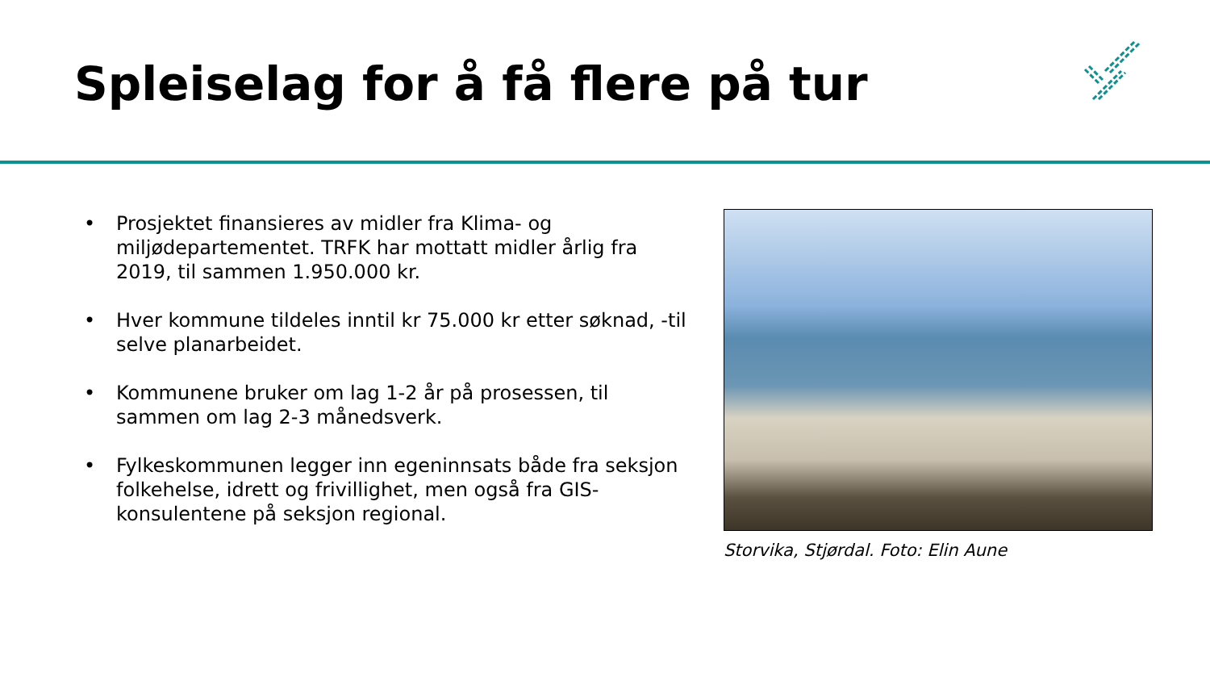Spleiselag for å få flere på tur
• Prosjektet finansieres av midler fra Klima- og miljødepartementet. TRFK har mottatt midler årlig fra 2019, til sammen 1.950.000 kr.
• Hver kommune tildeles inntil kr 75.000 kr etter søknad, -til selve planarbeidet.
• Kommunene bruker om lag 1-2 år på prosessen, til sammen om lag 2-3 månedsverk.
• Fylkeskommunen legger inn egeninnsats både fra seksjon folkehelse, idrett og frivillighet, men også fra GIS-konsulentene på seksjon regional.
Storvika, Stjørdal. Foto: Elin Aune